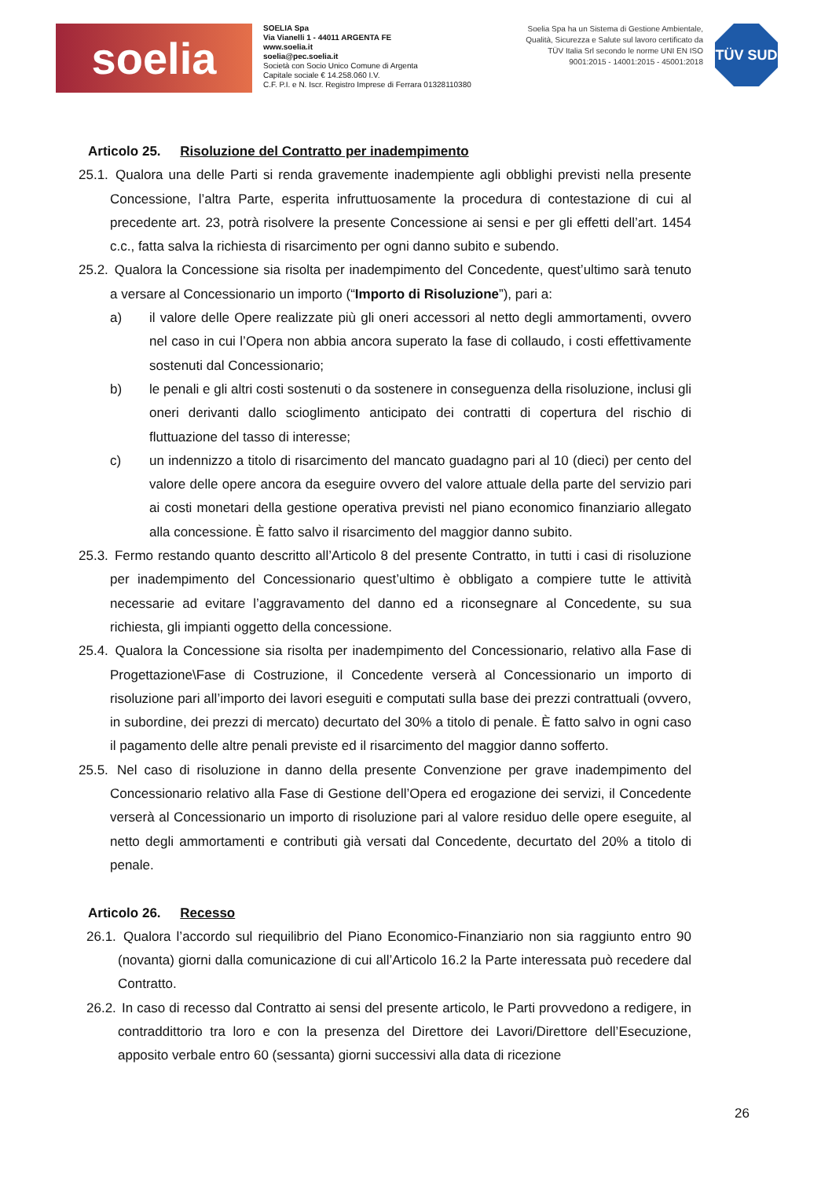soelia
SOELIA Spa
Via Vianelli 1 - 44011 ARGENTA FE
www.soelia.it
soelia@pec.soelia.it
Società con Socio Unico Comune di Argenta
Capitale sociale € 14.258.060 I.V.
C.F. P.I. e N. Iscr. Registro Imprese di Ferrara 01328110380
Soelia Spa ha un Sistema di Gestione Ambientale, Qualità, Sicurezza e Salute sul lavoro certificato da TÜV Italia Srl secondo le norme UNI EN ISO 9001:2015 - 14001:2015 - 45001:2018
TÜV SUD
Articolo 25. Risoluzione del Contratto per inadempimento
25.1. Qualora una delle Parti si renda gravemente inadempiente agli obblighi previsti nella presente Concessione, l’altra Parte, esperita infruttuosamente la procedura di contestazione di cui al precedente art. 23, potrà risolvere la presente Concessione ai sensi e per gli effetti dell’art. 1454 c.c., fatta salva la richiesta di risarcimento per ogni danno subito e subendo.
25.2. Qualora la Concessione sia risolta per inadempimento del Concedente, quest’ultimo sarà tenuto a versare al Concessionario un importo (“Importo di Risoluzione”), pari a:
a) il valore delle Opere realizzate più gli oneri accessori al netto degli ammortamenti, ovvero nel caso in cui l’Opera non abbia ancora superato la fase di collaudo, i costi effettivamente sostenuti dal Concessionario;
b) le penali e gli altri costi sostenuti o da sostenere in conseguenza della risoluzione, inclusi gli oneri derivanti dallo scioglimento anticipato dei contratti di copertura del rischio di fluttuazione del tasso di interesse;
c) un indennizzo a titolo di risarcimento del mancato guadagno pari al 10 (dieci) per cento del valore delle opere ancora da eseguire ovvero del valore attuale della parte del servizio pari ai costi monetari della gestione operativa previsti nel piano economico finanziario allegato alla concessione. È fatto salvo il risarcimento del maggior danno subito.
25.3. Fermo restando quanto descritto all’Articolo 8 del presente Contratto, in tutti i casi di risoluzione per inadempimento del Concessionario quest’ultimo è obbligato a compiere tutte le attività necessarie ad evitare l’aggravamento del danno ed a riconsegnare al Concedente, su sua richiesta, gli impianti oggetto della concessione.
25.4. Qualora la Concessione sia risolta per inadempimento del Concessionario, relativo alla Fase di Progettazione\Fase di Costruzione, il Concedente verserà al Concessionario un importo di risoluzione pari all’importo dei lavori eseguiti e computati sulla base dei prezzi contrattuali (ovvero, in subordine, dei prezzi di mercato) decurtato del 30% a titolo di penale. È fatto salvo in ogni caso il pagamento delle altre penali previste ed il risarcimento del maggior danno sofferto.
25.5. Nel caso di risoluzione in danno della presente Convenzione per grave inadempimento del Concessionario relativo alla Fase di Gestione dell’Opera ed erogazione dei servizi, il Concedente verserà al Concessionario un importo di risoluzione pari al valore residuo delle opere eseguite, al netto degli ammortamenti e contributi già versati dal Concedente, decurtato del 20% a titolo di penale.
Articolo 26. Recesso
26.1. Qualora l’accordo sul riequilibrio del Piano Economico-Finanziario non sia raggiunto entro 90 (novanta) giorni dalla comunicazione di cui all’Articolo 16.2 la Parte interessata può recedere dal Contratto.
26.2. In caso di recesso dal Contratto ai sensi del presente articolo, le Parti provvedono a redigere, in contraddittorio tra loro e con la presenza del Direttore dei Lavori/Direttore dell’Esecuzione, apposito verbale entro 60 (sessanta) giorni successivi alla data di ricezione
26